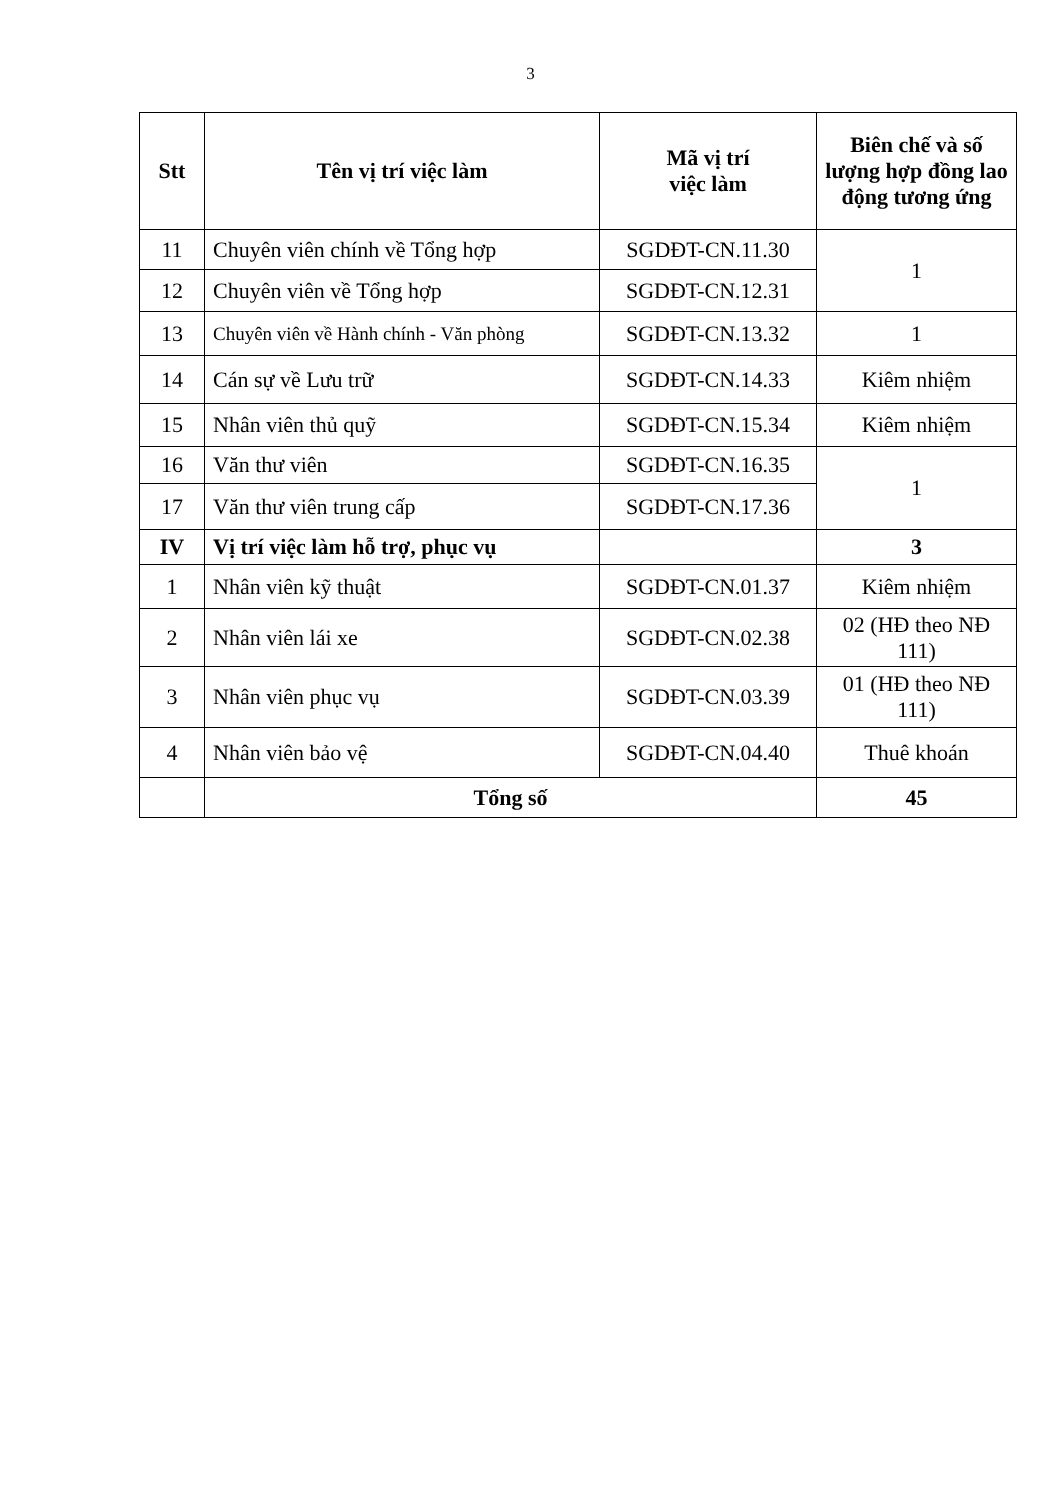3
| Stt | Tên vị trí việc làm | Mã vị trí việc làm | Biên chế và số lượng hợp đồng lao động tương ứng |
| --- | --- | --- | --- |
| 11 | Chuyên viên chính về Tổng hợp | SGDĐT-CN.11.30 | 1 |
| 12 | Chuyên viên về Tổng hợp | SGDĐT-CN.12.31 | |
| 13 | Chuyên viên về Hành chính - Văn phòng | SGDĐT-CN.13.32 | 1 |
| 14 | Cán sự về Lưu trữ | SGDĐT-CN.14.33 | Kiêm nhiệm |
| 15 | Nhân viên thủ quỹ | SGDĐT-CN.15.34 | Kiêm nhiệm |
| 16 | Văn thư viên | SGDĐT-CN.16.35 | 1 |
| 17 | Văn thư viên trung cấp | SGDĐT-CN.17.36 | |
| IV | Vị trí việc làm hỗ trợ, phục vụ | | 3 |
| 1 | Nhân viên kỹ thuật | SGDĐT-CN.01.37 | Kiêm nhiệm |
| 2 | Nhân viên lái xe | SGDĐT-CN.02.38 | 02 (HĐ theo NĐ 111) |
| 3 | Nhân viên phục vụ | SGDĐT-CN.03.39 | 01 (HĐ theo NĐ 111) |
| 4 | Nhân viên bảo vệ | SGDĐT-CN.04.40 | Thuê khoán |
| | Tổng số | | 45 |